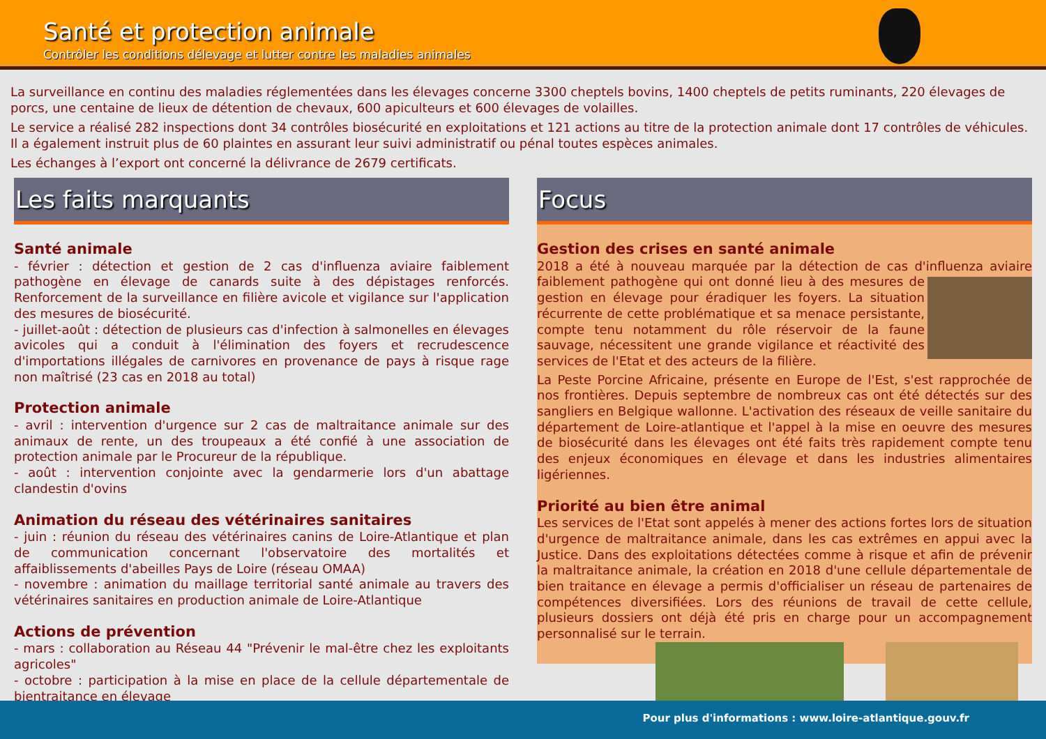Santé et protection animale
Contrôler les conditions délevage et lutter contre les maladies animales
La surveillance en continu des maladies réglementées dans les élevages concerne 3300 cheptels bovins, 1400 cheptels de petits ruminants, 220 élevages de porcs, une centaine de lieux de détention de chevaux, 600 apiculteurs et 600 élevages de volailles.
Le service a réalisé 282 inspections dont 34 contrôles biosécurité en exploitations et 121 actions au titre de la protection animale dont 17 contrôles de véhicules. Il a également instruit plus de 60 plaintes en assurant leur suivi administratif ou pénal toutes espèces animales.
Les échanges à l’export ont concerné la délivrance de 2679 certificats.
Les faits marquants
Santé animale
- février : détection et gestion de 2 cas d'influenza aviaire faiblement pathogène en élevage de canards suite à des dépistages renforcés. Renforcement de la surveillance en filière avicole et vigilance sur l'application des mesures de biosécurité.
- juillet-août : détection de plusieurs cas d'infection à salmonelles en élevages avicoles qui a conduit à l'élimination des foyers et recrudescence d'importations illégales de carnivores en provenance de pays à risque rage non maîtrisé (23 cas en 2018 au total)
Protection animale
- avril : intervention d'urgence sur 2 cas de maltraitance animale sur des animaux de rente, un des troupeaux a été confié à une association de protection animale par le Procureur de la république.
- août : intervention conjointe avec la gendarmerie lors d'un abattage clandestin d'ovins
Animation du réseau des vétérinaires sanitaires
- juin : réunion du réseau des vétérinaires canins de Loire-Atlantique et plan de communication concernant l'observatoire des mortalités et affaiblissements d'abeilles Pays de Loire (réseau OMAA)
- novembre : animation du maillage territorial santé animale au travers des vétérinaires sanitaires en production animale de Loire-Atlantique
Actions de prévention
- mars : collaboration au Réseau 44 "Prévenir le mal-être chez les exploitants agricoles"
- octobre : participation à la mise en place de la cellule départementale de bientraitance en élevage
Focus
Gestion des crises en santé animale
2018 a été à nouveau marquée par la détection de cas d'influenza aviaire faiblement pathogène qui ont donné lieu à des mesures de gestion en élevage pour éradiquer les foyers. La situation récurrente de cette problématique et sa menace persistante, compte tenu notamment du rôle réservoir de la faune sauvage, nécessitent une grande vigilance et réactivité des services de l'Etat et des acteurs de la filière.
La Peste Porcine Africaine, présente en Europe de l'Est, s'est rapprochée de nos frontières. Depuis septembre de nombreux cas ont été détectés sur des sangliers en Belgique wallonne. L'activation des réseaux de veille sanitaire du département de Loire-atlantique et l'appel à la mise en oeuvre des mesures de biosécurité dans les élevages ont été faits très rapidement compte tenu des enjeux économiques en élevage et dans les industries alimentaires ligériennes.
Priorité au bien être animal
Les services de l'Etat sont appelés à mener des actions fortes lors de situation d'urgence de maltraitance animale, dans les cas extrêmes en appui avec la Justice. Dans des exploitations détectées comme à risque et afin de prévenir la maltraitance animale, la création en 2018 d'une cellule départementale de bien traitance en élevage a permis d'officialiser un réseau de partenaires de compétences diversifiées. Lors des réunions de travail de cette cellule, plusieurs dossiers ont déjà été pris en charge pour un accompagnement personnalisé sur le terrain.
Pour plus d'informations : www.loire-atlantique.gouv.fr